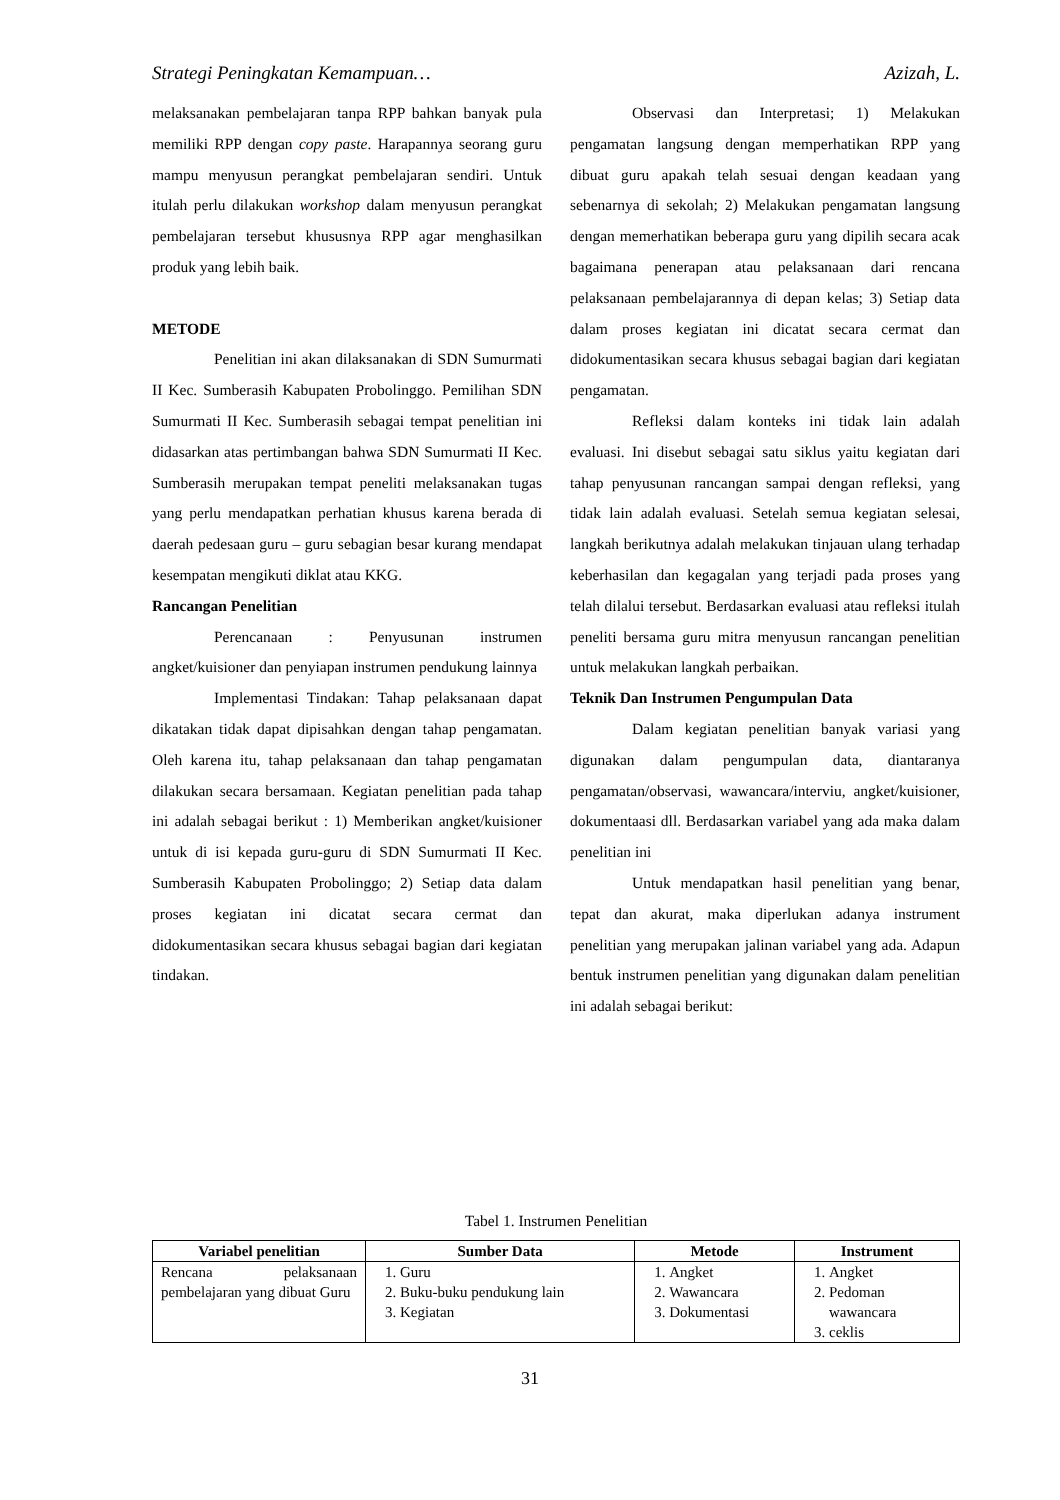Strategi Peningkatan Kemampuan… Azizah, L.
melaksanakan pembelajaran tanpa RPP bahkan banyak pula memiliki RPP dengan copy paste. Harapannya seorang guru mampu menyusun perangkat pembelajaran sendiri. Untuk itulah perlu dilakukan workshop dalam menyusun perangkat pembelajaran tersebut khususnya RPP agar menghasilkan produk yang lebih baik.
METODE
Penelitian ini akan dilaksanakan di SDN Sumurmati II Kec. Sumberasih Kabupaten Probolinggo. Pemilihan SDN Sumurmati II Kec. Sumberasih sebagai tempat penelitian ini didasarkan atas pertimbangan bahwa SDN Sumurmati II Kec. Sumberasih merupakan tempat peneliti melaksanakan tugas yang perlu mendapatkan perhatian khusus karena berada di daerah pedesaan guru – guru sebagian besar kurang mendapat kesempatan mengikuti diklat atau KKG.
Rancangan Penelitian
Perencanaan : Penyusunan instrumen angket/kuisioner dan penyiapan instrumen pendukung lainnya
Implementasi Tindakan: Tahap pelaksanaan dapat dikatakan tidak dapat dipisahkan dengan tahap pengamatan. Oleh karena itu, tahap pelaksanaan dan tahap pengamatan dilakukan secara bersamaan. Kegiatan penelitian pada tahap ini adalah sebagai berikut : 1) Memberikan angket/kuisioner untuk di isi kepada guru-guru di SDN Sumurmati II Kec. Sumberasih Kabupaten Probolinggo; 2) Setiap data dalam proses kegiatan ini dicatat secara cermat dan didokumentasikan secara khusus sebagai bagian dari kegiatan tindakan.
Observasi dan Interpretasi; 1) Melakukan pengamatan langsung dengan memperhatikan RPP yang dibuat guru apakah telah sesuai dengan keadaan yang sebenarnya di sekolah; 2) Melakukan pengamatan langsung dengan memerhatikan beberapa guru yang dipilih secara acak bagaimana penerapan atau pelaksanaan dari rencana pelaksanaan pembelajarannya di depan kelas; 3) Setiap data dalam proses kegiatan ini dicatat secara cermat dan didokumentasikan secara khusus sebagai bagian dari kegiatan pengamatan.
Refleksi dalam konteks ini tidak lain adalah evaluasi. Ini disebut sebagai satu siklus yaitu kegiatan dari tahap penyusunan rancangan sampai dengan refleksi, yang tidak lain adalah evaluasi. Setelah semua kegiatan selesai, langkah berikutnya adalah melakukan tinjauan ulang terhadap keberhasilan dan kegagalan yang terjadi pada proses yang telah dilalui tersebut. Berdasarkan evaluasi atau refleksi itulah peneliti bersama guru mitra menyusun rancangan penelitian untuk melakukan langkah perbaikan.
Teknik Dan Instrumen Pengumpulan Data
Dalam kegiatan penelitian banyak variasi yang digunakan dalam pengumpulan data, diantaranya pengamatan/observasi, wawancara/interviu, angket/kuisioner, dokumentaasi dll. Berdasarkan variabel yang ada maka dalam penelitian ini
Untuk mendapatkan hasil penelitian yang benar, tepat dan akurat, maka diperlukan adanya instrument penelitian yang merupakan jalinan variabel yang ada. Adapun bentuk instrumen penelitian yang digunakan dalam penelitian ini adalah sebagai berikut:
Tabel 1. Instrumen Penelitian
| Variabel penelitian | Sumber Data | Metode | Instrument |
| --- | --- | --- | --- |
| Rencana pelaksanaan pembelajaran yang dibuat Guru | 1. Guru 2. Buku-buku pendukung lain 3. Kegiatan | 1. Angket 2. Wawancara 3. Dokumentasi | 1. Angket 2. Pedoman wawancara 3. ceklis |
31